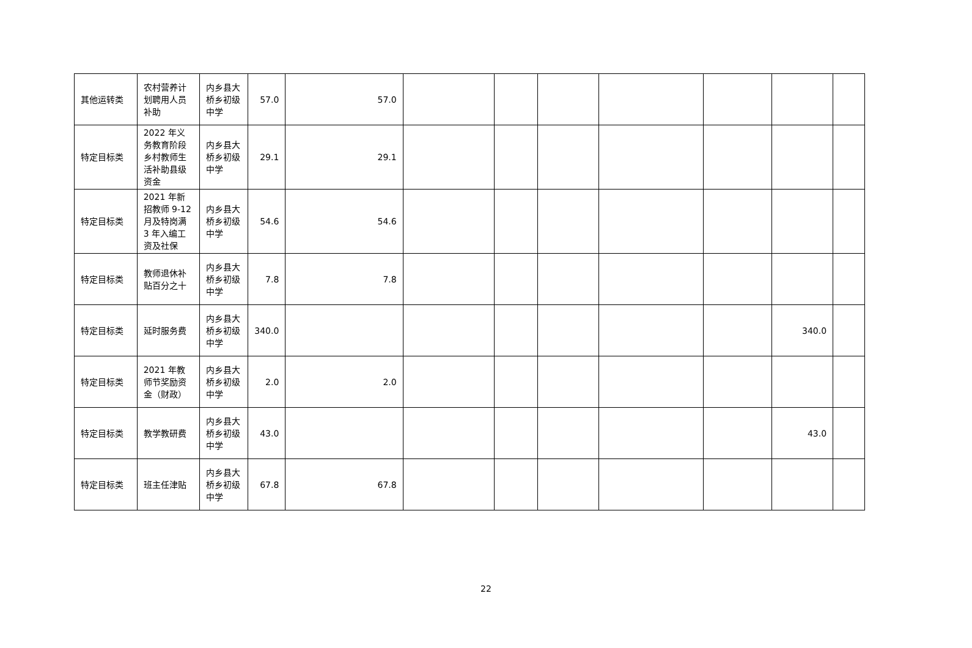| 其他运转类 | 农村营养计划聘用人员补助 | 内乡县大桥乡初级中学 | 57.0 | 57.0 | | | | | | | |
| 特定目标类 | 2022 年义务教育阶段乡村教师生活补助县级资金 | 内乡县大桥乡初级中学 | 29.1 | 29.1 | | | | | | | |
| 特定目标类 | 2021 年新招教师 9-12 月及特岗满 3 年入编工资及社保 | 内乡县大桥乡初级中学 | 54.6 | 54.6 | | | | | | | |
| 特定目标类 | 教师退休补贴百分之十 | 内乡县大桥乡初级中学 | 7.8 | 7.8 | | | | | | | |
| 特定目标类 | 延时服务费 | 内乡县大桥乡初级中学 | 340.0 | | | | | | | 340.0 | |
| 特定目标类 | 2021 年教师节奖励资金（财政） | 内乡县大桥乡初级中学 | 2.0 | 2.0 | | | | | | | |
| 特定目标类 | 教学教研费 | 内乡县大桥乡初级中学 | 43.0 | | | | | | | 43.0 | |
| 特定目标类 | 班主任津贴 | 内乡县大桥乡初级中学 | 67.8 | 67.8 | | | | | | | |
22